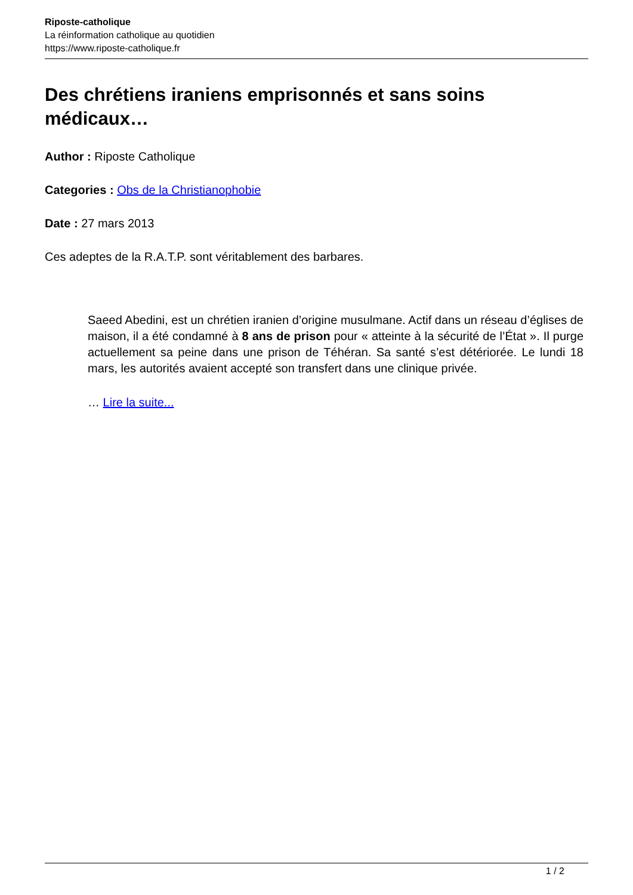Riposte-catholique
La réinformation catholique au quotidien
https://www.riposte-catholique.fr
Des chrétiens iraniens emprisonnés et sans soins médicaux…
Author : Riposte Catholique
Categories : Obs de la Christianophobie
Date : 27 mars 2013
Ces adeptes de la R.A.T.P. sont véritablement des barbares.
Saeed Abedini, est un chrétien iranien d’origine musulmane. Actif dans un réseau d’églises de maison, il a été condamné à 8 ans de prison pour « atteinte à la sécurité de l’État ». Il purge actuellement sa peine dans une prison de Téhéran. Sa santé s’est détériorée. Le lundi 18 mars, les autorités avaient accepté son transfert dans une clinique privée.
… Lire la suite...
1 / 2